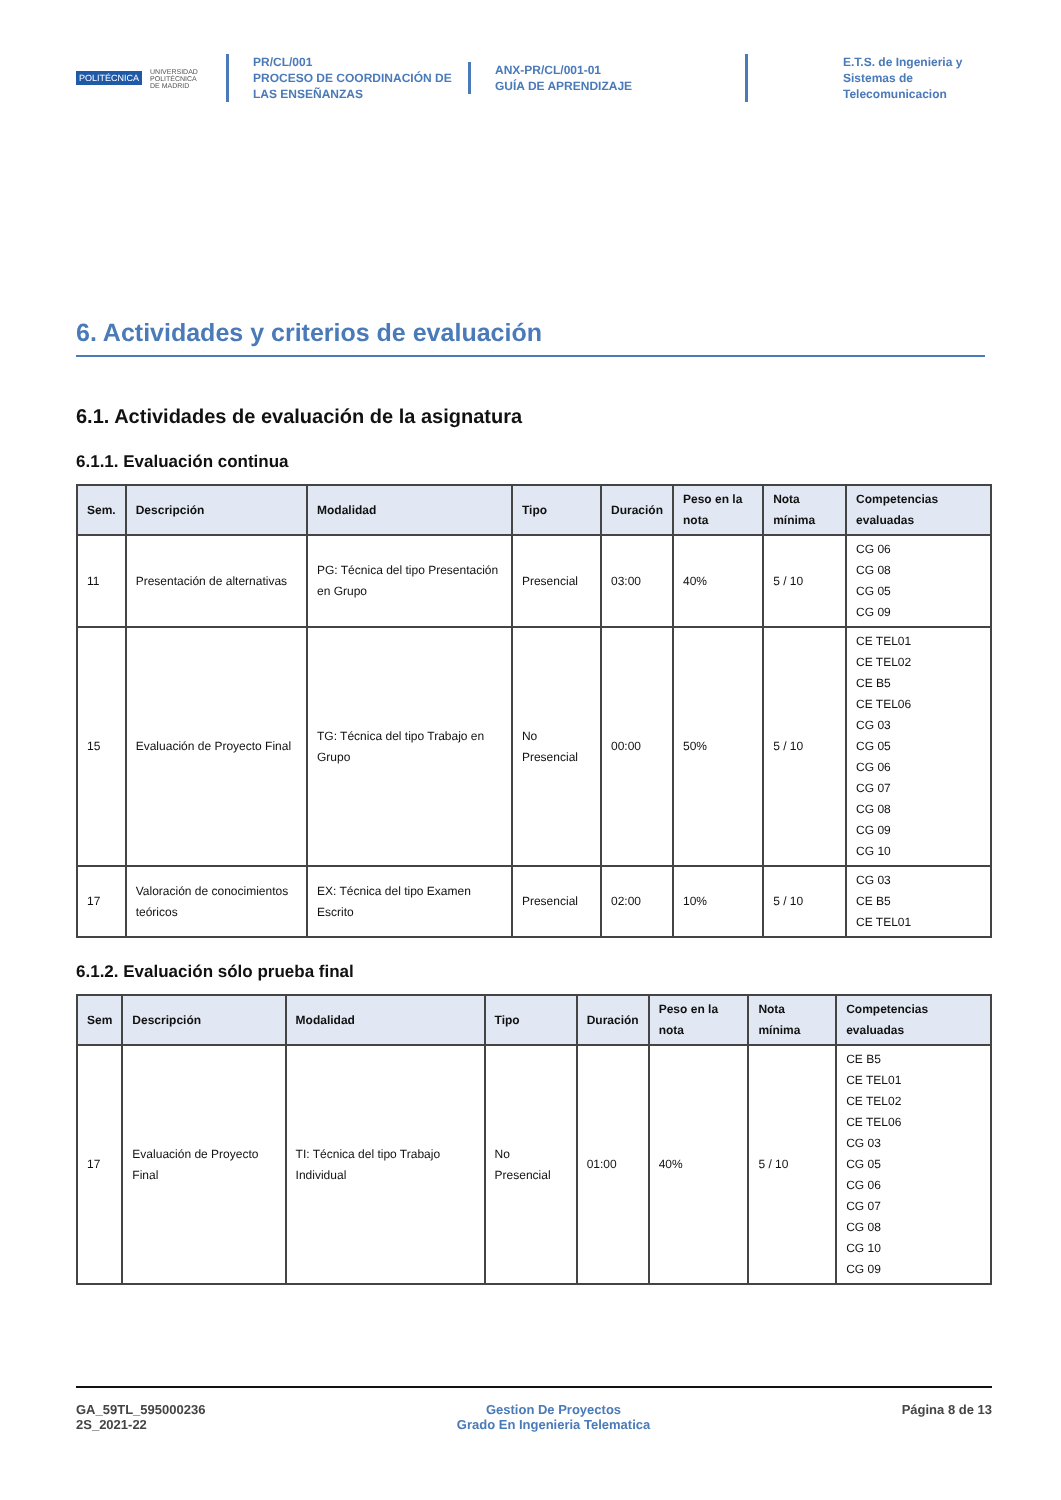POLITÉCNICA UNIVERSIDAD
POLITÉCNICA
DE MADRID
PR/CL/001
PROCESO DE COORDINACIÓN DE
LAS ENSEÑANZAS
ANX-PR/CL/001-01
GUÍA DE APRENDIZAJE
E.T.S. de Ingenieria y
Sistemas de
Telecomunicacion
6. Actividades y criterios de evaluación
6.1. Actividades de evaluación de la asignatura
6.1.1. Evaluación continua
| Sem. | Descripción | Modalidad | Tipo | Duración | Peso en la nota | Nota mínima | Competencias evaluadas |
| --- | --- | --- | --- | --- | --- | --- | --- |
| 11 | Presentación de alternativas | PG: Técnica del tipo Presentación en Grupo | Presencial | 03:00 | 40% | 5 / 10 | CG 06 CG 08 CG 05 CG 09 |
| 15 | Evaluación de Proyecto Final | TG: Técnica del tipo Trabajo en Grupo | No Presencial | 00:00 | 50% | 5 / 10 | CE TEL01 CE TEL02 CE B5 CE TEL06 CG 03 CG 05 CG 06 CG 07 CG 08 CG 09 CG 10 |
| 17 | Valoración de conocimientos teóricos | EX: Técnica del tipo Examen Escrito | Presencial | 02:00 | 10% | 5 / 10 | CG 03 CE B5 CE TEL01 |
6.1.2. Evaluación sólo prueba final
| Sem | Descripción | Modalidad | Tipo | Duración | Peso en la nota | Nota mínima | Competencias evaluadas |
| --- | --- | --- | --- | --- | --- | --- | --- |
| 17 | Evaluación de Proyecto Final | TI: Técnica del tipo Trabajo Individual | No Presencial | 01:00 | 40% | 5 / 10 | CE B5 CE TEL01 CE TEL02 CE TEL06 CG 03 CG 05 CG 06 CG 07 CG 08 CG 10 CG 09 |
GA_59TL_595000236
2S_2021-22
Gestion De Proyectos
Grado En Ingenieria Telematica
Página 8 de 13